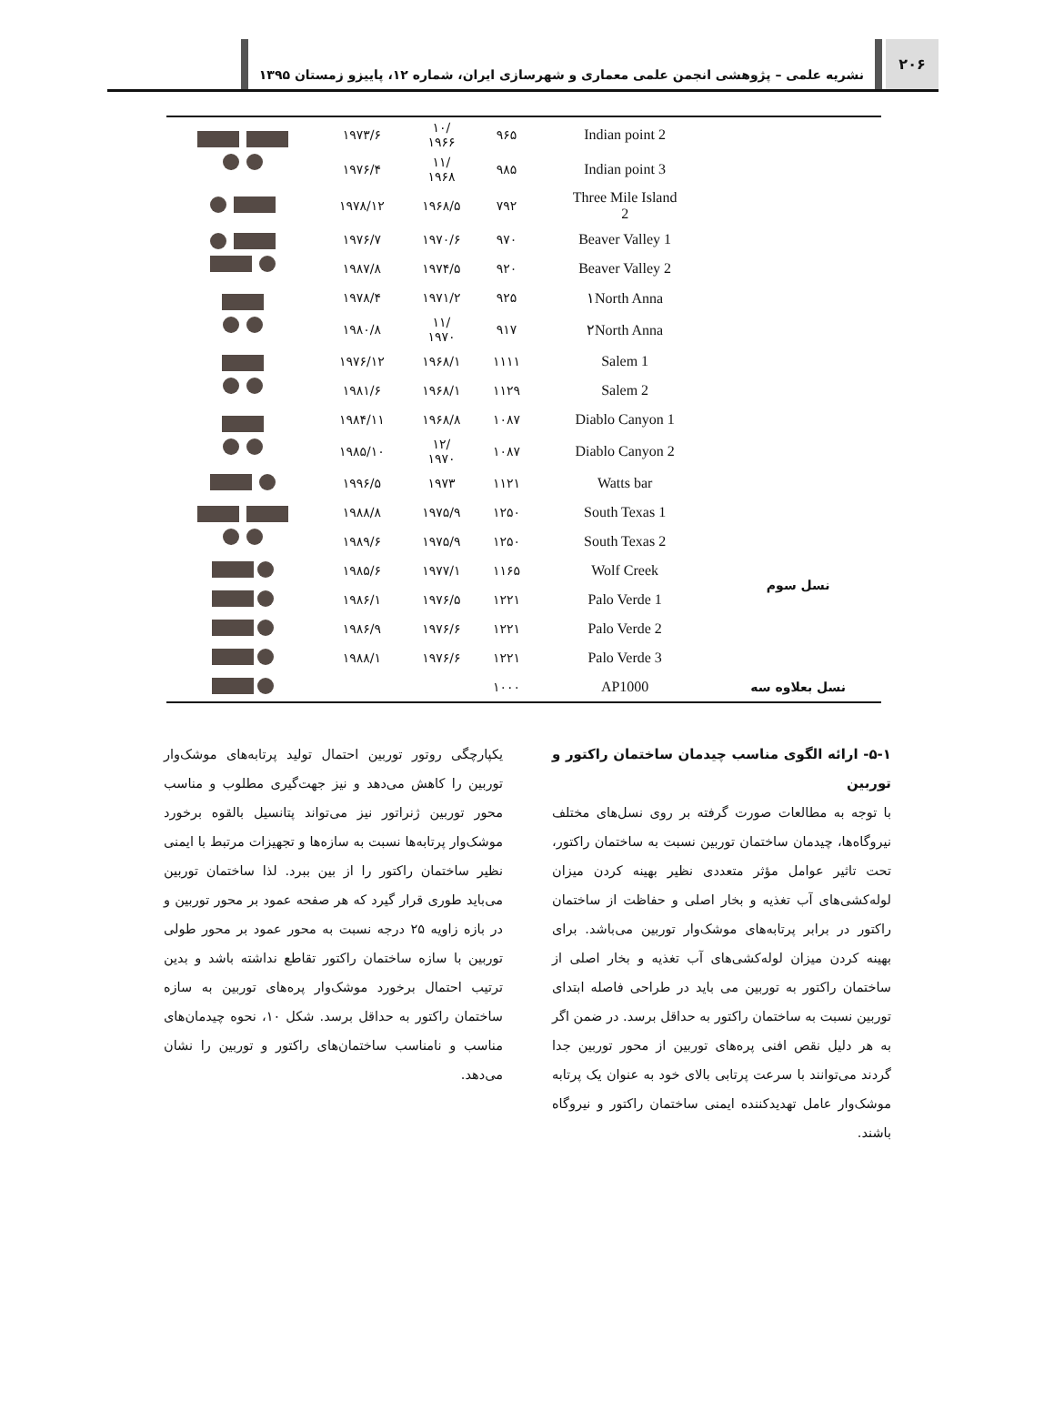۲۰۶
نشریه علمی – پژوهشی انجمن علمی معماری و شهرسازی ایران، شماره ۱۲، پاییزو زمستان ۱۳۹۵
| | Indian point 2 | ۹۶۵ | /۱۰ ۱۹۶۶ | ۱۹۷۳/۶ | |
| | Indian point 3 | ۹۸۵ | /۱۱ ۱۹۶۸ | ۱۹۷۶/۴ | |
| | Three Mile Island 2 | ۷۹۲ | ۱۹۶۸/۵ | ۱۹۷۸/۱۲ | |
| | Beaver Valley 1 | ۹۷۰ | ۱۹۷۰/۶ | ۱۹۷۶/۷ | |
| | Beaver Valley 2 | ۹۲۰ | ۱۹۷۴/۵ | ۱۹۸۷/۸ | |
| | ۱North Anna | ۹۲۵ | ۱۹۷۱/۲ | ۱۹۷۸/۴ | |
| | ۲North Anna | ۹۱۷ | /۱۱ ۱۹۷۰ | ۱۹۸۰/۸ | |
| | Salem 1 | ۱۱۱۱ | ۱۹۶۸/۱ | ۱۹۷۶/۱۲ | |
| | Salem 2 | ۱۱۲۹ | ۱۹۶۸/۱ | ۱۹۸۱/۶ | |
| | Diablo Canyon 1 | ۱۰۸۷ | ۱۹۶۸/۸ | ۱۹۸۴/۱۱ | |
| | Diablo Canyon 2 | ۱۰۸۷ | /۱۲ ۱۹۷۰ | ۱۹۸۵/۱۰ | |
| | Watts bar | ۱۱۲۱ | ۱۹۷۳ | ۱۹۹۶/۵ | |
| نسل سوم | South Texas 1 | ۱۲۵۰ | ۱۹۷۵/۹ | ۱۹۸۸/۸ | |
| | South Texas 2 | ۱۲۵۰ | ۱۹۷۵/۹ | ۱۹۸۹/۶ | |
| | Wolf Creek | ۱۱۶۵ | ۱۹۷۷/۱ | ۱۹۸۵/۶ | |
| | Palo Verde 1 | ۱۲۲۱ | ۱۹۷۶/۵ | ۱۹۸۶/۱ | |
| | Palo Verde 2 | ۱۲۲۱ | ۱۹۷۶/۶ | ۱۹۸۶/۹ | |
| | Palo Verde 3 | ۱۲۲۱ | ۱۹۷۶/۶ | ۱۹۸۸/۱ | |
| نسل بعلاوه سه | AP1000 | ۱۰۰۰ | | | |
۵-۱- ارائه الگوی مناسب چیدمان ساختمان راکتور و توربین
با توجه به مطالعات صورت گرفته بر روی نسل‌های مختلف نیروگاه‌ها، چیدمان ساختمان توربین نسبت به ساختمان راکتور، تحت تاثیر عوامل مؤثر متعددی نظیر بهینه کردن میزان لوله‌کشی‌های آب تغذیه و بخار اصلی و حفاظت از ساختمان راکتور در برابر پرتابه‌های موشک‌وار توربین می‌باشد. برای بهینه کردن میزان لوله‌کشی‌های آب تغذیه و بخار اصلی از ساختمان راکتور به توربین می باید در طراحی فاصله ابتدای توربین نسبت به ساختمان راکتور به حداقل برسد. در ضمن اگر به هر دلیل نقص افنی پره‌های توربین از محور توربین جدا گردند می‌توانند با سرعت پرتابی بالای خود به عنوان یک پرتابه موشک‌وار عامل تهدیدکننده ایمنی ساختمان راکتور و نیروگاه باشند.
یکپارچگی روتور توربین احتمال تولید پرتابه‌های موشک‌وار توربین را کاهش می‌دهد و نیز جهت‌گیری مطلوب و مناسب محور توربین ژنراتور نیز می‌تواند پتانسیل بالقوه برخورد موشک‌وار پرتابه‌ها نسبت به سازه‌ها و تجهیزات مرتبط با ایمنی نظیر ساختمان راکتور را از بین ببرد. لذا ساختمان توربین می‌باید طوری قرار گیرد که هر صفحه عمود بر محور توربین و در بازه زاویه ۲۵ درجه نسبت به محور عمود بر محور طولی توربین با سازه ساختمان راکتور تقاطع نداشته باشد و بدین ترتیب احتمال برخورد موشک‌وار پره‌های توربین به سازه ساختمان راکتور به حداقل برسد. شکل ۱۰، نحوه چیدمان‌های مناسب و نامناسب ساختمان‌های راکتور و توربین را نشان می‌دهد.